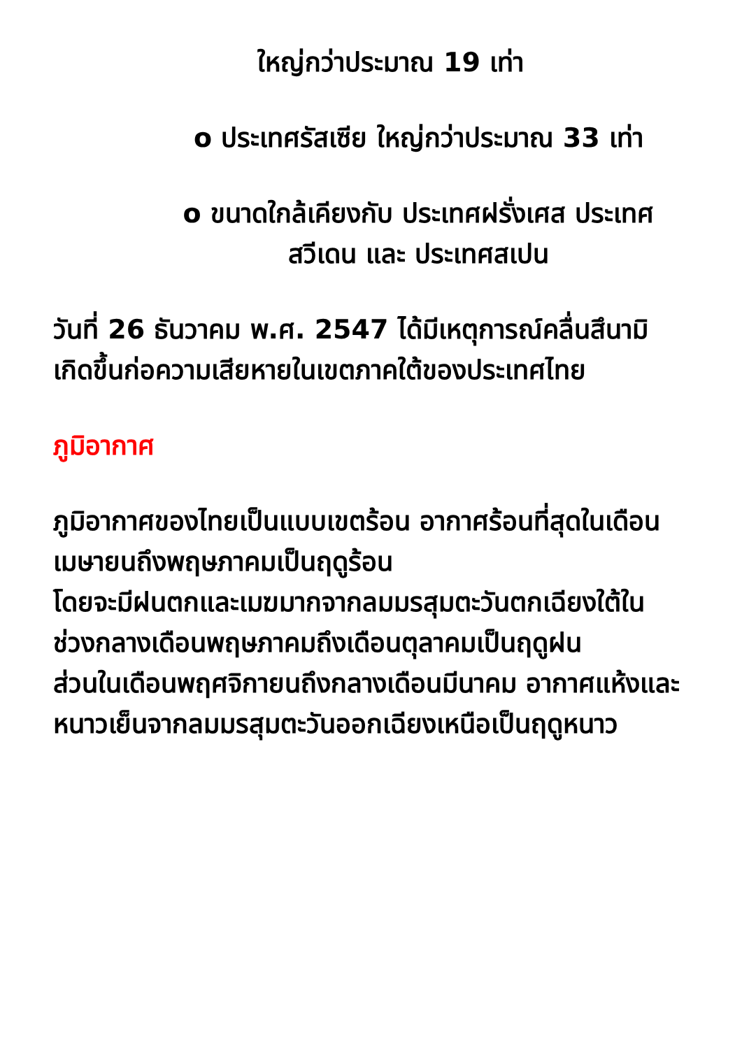ใหญ่กว่าประมาณ 19 เท่า
o ประเทศรัสเซีย ใหญ่กว่าประมาณ 33 เท่า
o ขนาดใกล้เคียงกับ ประเทศฝรั่งเศส ประเทศสวีเดน และ ประเทศสเปน
วันที่ 26 ธันวาคม พ.ศ. 2547 ได้มีเหตุการณ์คลื่นสึนามิเกิดขึ้นก่อความเสียหายในเขตภาคใต้ของประเทศไทย
ภูมิอากาศ
ภูมิอากาศของไทยเป็นแบบเขตร้อน อากาศร้อนที่สุดในเดือนเมษายนถึงพฤษภาคมเป็นฤดูร้อน
โดยจะมีฝนตกและเมฆมากจากลมมรสุมตะวันตกเฉียงใต้ในช่วงกลางเดือนพฤษภาคมถึงเดือนตุลาคมเป็นฤดูฝน
ส่วนในเดือนพฤศจิกายนถึงกลางเดือนมีนาคม อากาศแห้งและหนาวเย็นจากลมมรสุมตะวันออกเฉียงเหนือเป็นฤดูหนาว